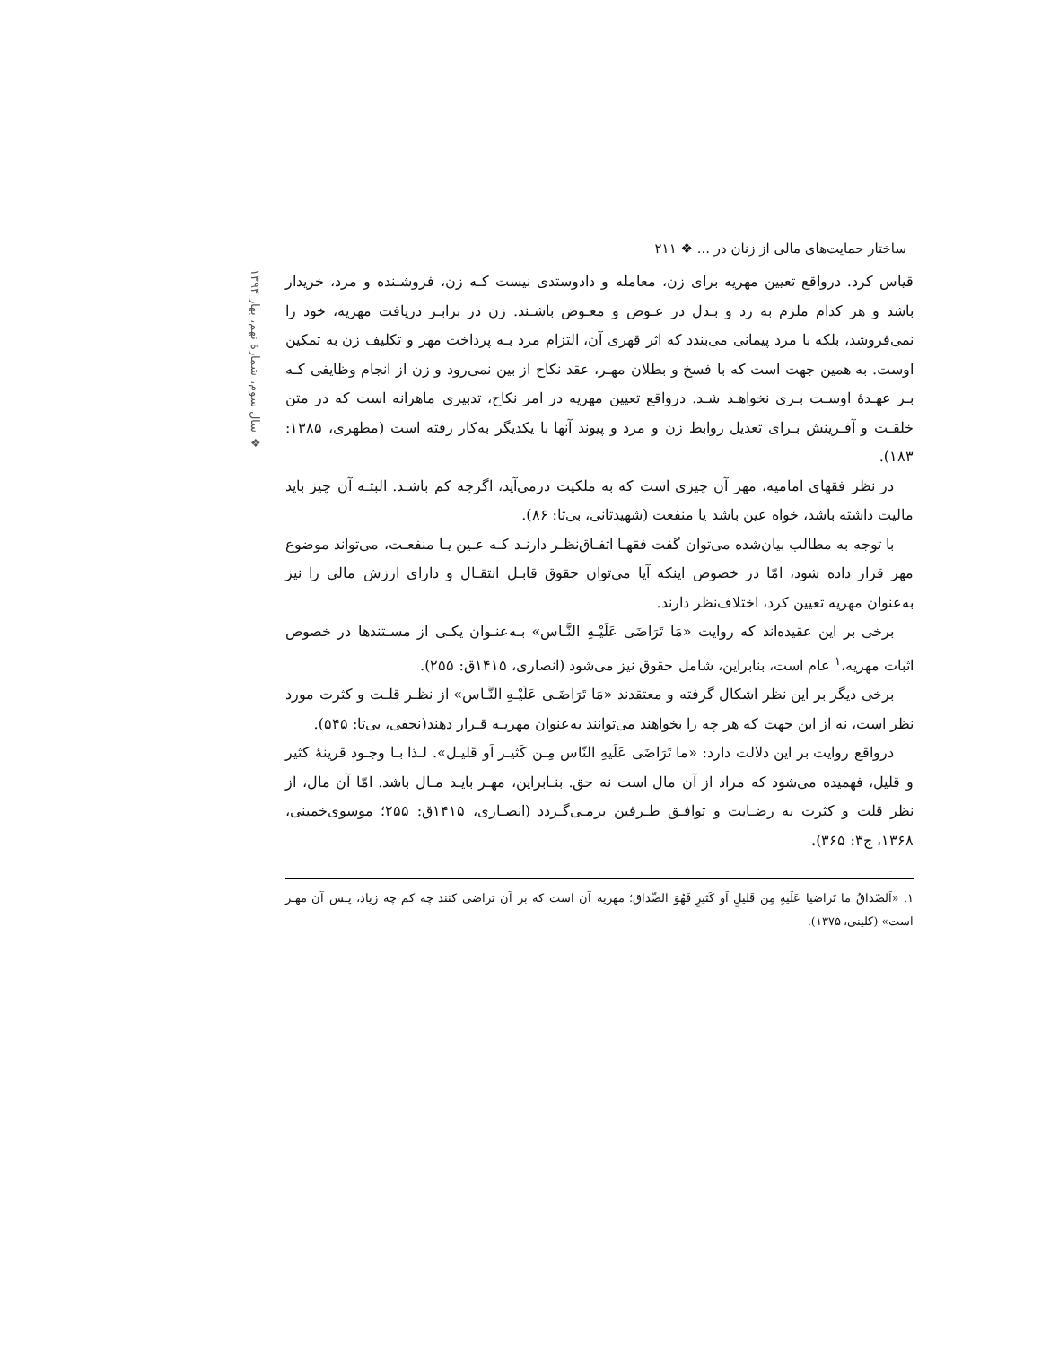ساختار حمایت‌های مالی از زنان در ... ❖ ۲۱۱
❖ سال سوم، شمارهٔ نهم، بهار ۱۳۹۴
قیاس کرد. درواقع تعیین مهریه برای زن، معامله و دادوستدی نیست کـه زن، فروشـنده و مرد، خریدار باشد و هر کدام ملزم به رد و بـدل در عـوض و معـوض باشـند. زن در برابـر دریافت مهریه، خود را نمی‌فروشد، بلکه با مرد پیمانی می‌بندد که اثر قهری آن، التزام مرد بـه پرداخت مهر و تکلیف زن به تمکین اوست. به همین جهت است که با فسخ و بطلان مهـر، عقد نکاح از بین نمی‌رود و زن از انجام وظایفی کـه بـر عهـدهٔ اوسـت بـری نخواهـد شـد. درواقع تعیین مهریه در امر نکاح، تدبیری ماهرانه است که در متن خلقـت و آفـرینش بـرای تعدیل روابط زن و مرد و پیوند آنها با یکدیگر به‌کار رفته است (مطهری، ۱۳۸۵: ۱۸۳).
در نظر فقهای امامیه، مهر آن چیزی است که به ملکیت درمی‌آید، اگرچه کم باشـد. البتـه آن چیز باید مالیت داشته باشد، خواه عین باشد یا منفعت (شهیدثانی، بی‌تا: ۸۶).
با توجه به مطالب بیان‌شده می‌توان گفت فقهـا اتفـاق‌نظـر دارنـد کـه عـین یـا منفعـت، می‌تواند موضوع مهر قرار داده شود، امّا در خصوص اینکه آیا می‌توان حقوق قابـل انتقـال و دارای ارزش مالی را نیز به‌عنوان مهریه تعیین کرد، اختلاف‌نظر دارند.
برخی بر این عقیده‌اند که روایت «مَا تَرَاضَی عَلَیْـهِ النَّـاس» بـه‌عنـوان یکـی از مسـتندها در خصوص اثبات مهریه،<sup>۱</sup> عام است، بنابراین، شامل حقوق نیز می‌شود (انصاری، ۱۴۱۵ق: ۲۵۵).
برخی دیگر بر این نظر اشکال گرفته و معتقدند «مَا تَرَاضَـی عَلَیْـهِ النَّـاس» از نظـر قلـت و کثرت مورد نظر است، نه از این جهت که هر چه را بخواهند می‌توانند به‌عنوان مهریـه قـرار دهند(نجفی، بی‌تا: ۵۴۵).
درواقع روایت بر این دلالت دارد: «ما تَرَاضَی عَلَیهِ النّاس مِـن کَثیـر اَو قَلیـل». لـذا بـا وجـود قرینهٔ کثیر و قلیل، فهمیده می‌شود که مراد از آن مال است نه حق. بنـابراین، مهـر بایـد مـال باشد. امّا آن مال، از نظر قلت و کثرت به رضـایت و توافـق طـرفین برمـی‌گـردد (انصـاری، ۱۴۱۵ق: ۲۵۵؛ موسوی‌خمینی، ۱۳۶۸، ج۳: ۳۶۵).
۱. «اَلصّداقُ ما تَراضیا عَلَیهِ مِن قَلیلٍ اَو کَثیرٍ فَهُوَ الصِّداق؛ مهریه آن است که بر آن تراضی کنند چه کم چه زیاد، پـس آن مهـر است» (کلینی، ۱۳۷۵).